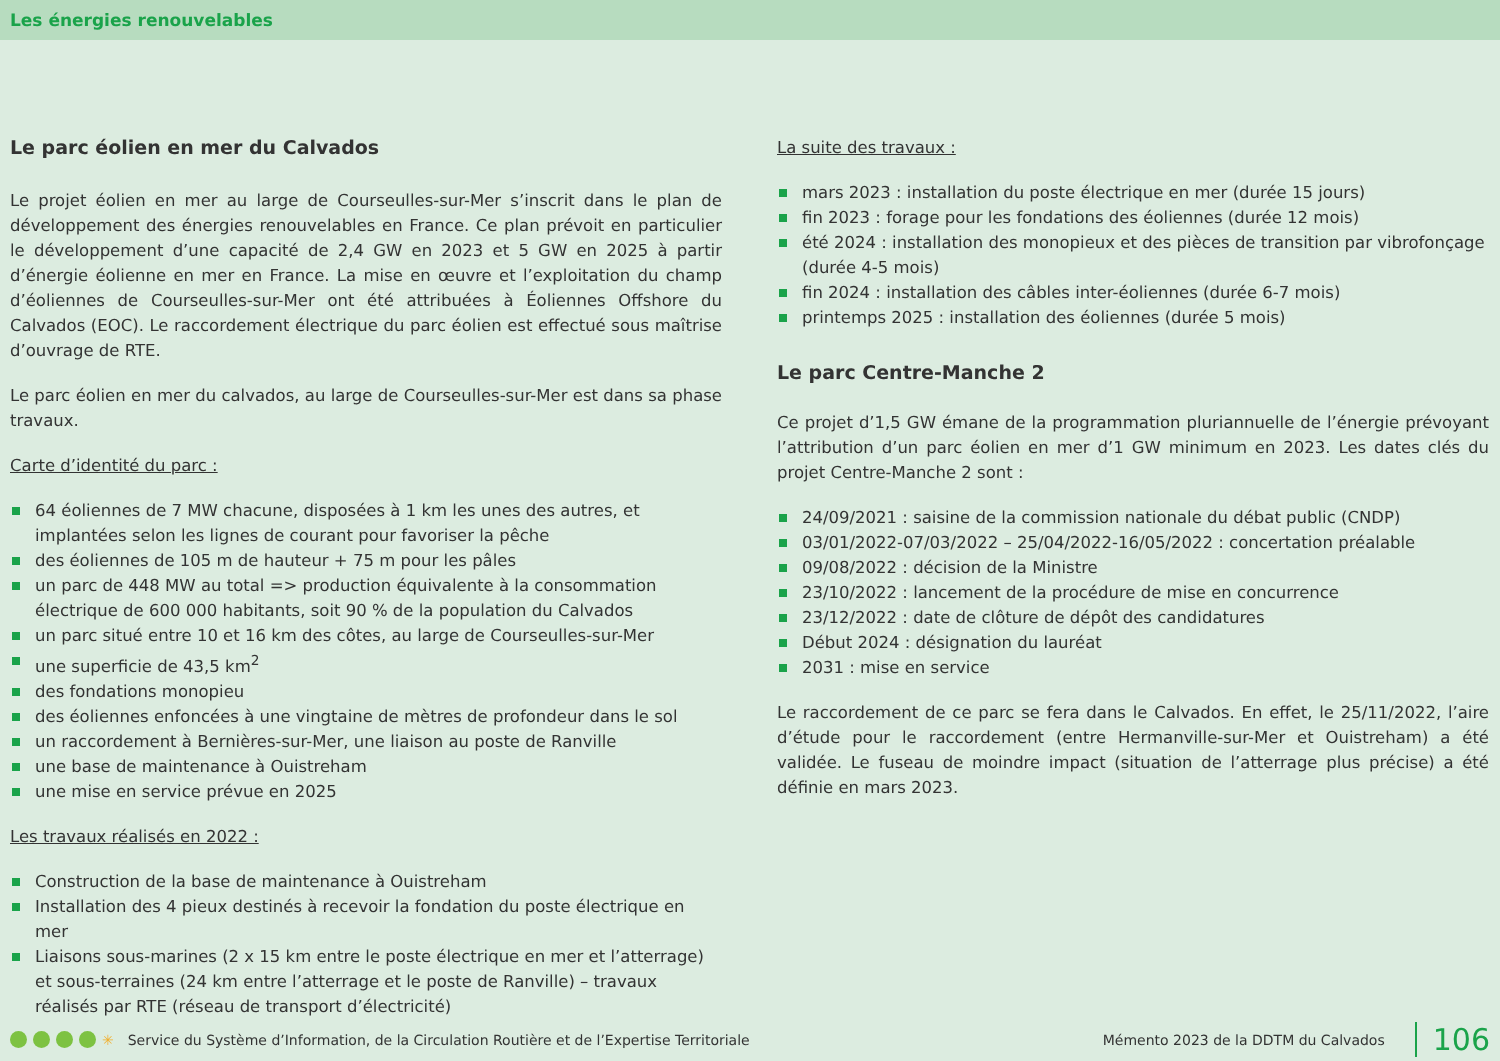Les énergies renouvelables
Le parc éolien en mer du Calvados
Le projet éolien en mer au large de Courseulles-sur-Mer s’inscrit dans le plan de développement des énergies renouvelables en France. Ce plan prévoit en particulier le développement d’une capacité de 2,4 GW en 2023 et 5 GW en 2025 à partir d’énergie éolienne en mer en France. La mise en œuvre et l’exploitation du champ d’éoliennes de Courseulles-sur-Mer ont été attribuées à Éoliennes Offshore du Calvados (EOC). Le raccordement électrique du parc éolien est effectué sous maîtrise d’ouvrage de RTE.
Le parc éolien en mer du calvados, au large de Courseulles-sur-Mer est dans sa phase travaux.
Carte d’identité du parc :
64 éoliennes de 7 MW chacune, disposées à 1 km les unes des autres, et implantées selon les lignes de courant pour favoriser la pêche
des éoliennes de 105 m de hauteur + 75 m pour les pâles
un parc de 448 MW au total => production équivalente à la consommation électrique de 600 000 habitants, soit 90 % de la population du Calvados
un parc situé entre 10 et 16 km des côtes, au large de Courseulles-sur-Mer
une superficie de 43,5 km<sup>2</sup>
des fondations monopieu
des éoliennes enfoncées à une vingtaine de mètres de profondeur dans le sol
un raccordement à Bernières-sur-Mer, une liaison au poste de Ranville
une base de maintenance à Ouistreham
une mise en service prévue en 2025
Les travaux réalisés en 2022 :
Construction de la base de maintenance à Ouistreham
Installation des 4 pieux destinés à recevoir la fondation du poste électrique en mer
Liaisons sous-marines (2 x 15 km entre le poste électrique en mer et l’atterrage) et sous-terraines (24 km entre l’atterrage et le poste de Ranville) – travaux réalisés par RTE (réseau de transport d’électricité)
La suite des travaux :
mars 2023 : installation du poste électrique en mer (durée 15 jours)
fin 2023 : forage pour les fondations des éoliennes (durée 12 mois)
été 2024 : installation des monopieux et des pièces de transition par vibrofonçage (durée 4-5 mois)
fin 2024 : installation des câbles inter-éoliennes (durée 6-7 mois)
printemps 2025 : installation des éoliennes (durée 5 mois)
Le parc Centre-Manche 2
Ce projet d’1,5 GW émane de la programmation pluriannuelle de l’énergie prévoyant l’attribution d’un parc éolien en mer d’1 GW minimum en 2023. Les dates clés du projet Centre-Manche 2 sont :
24/09/2021 : saisine de la commission nationale du débat public (CNDP)
03/01/2022-07/03/2022 – 25/04/2022-16/05/2022 : concertation préalable
09/08/2022 : décision de la Ministre
23/10/2022 : lancement de la procédure de mise en concurrence
23/12/2022 : date de clôture de dépôt des candidatures
Début 2024 : désignation du lauréat
2031 : mise en service
Le raccordement de ce parc se fera dans le Calvados. En effet, le 25/11/2022, l’aire d’étude pour le raccordement (entre Hermanville-sur-Mer et Ouistreham) a été validée. Le fuseau de moindre impact (situation de l’atterrage plus précise) a été définie en mars 2023.
✳ Service du Système d’Information, de la Circulation Routière et de l’Expertise Territoriale Mémento 2023 de la DDTM du Calvados 106